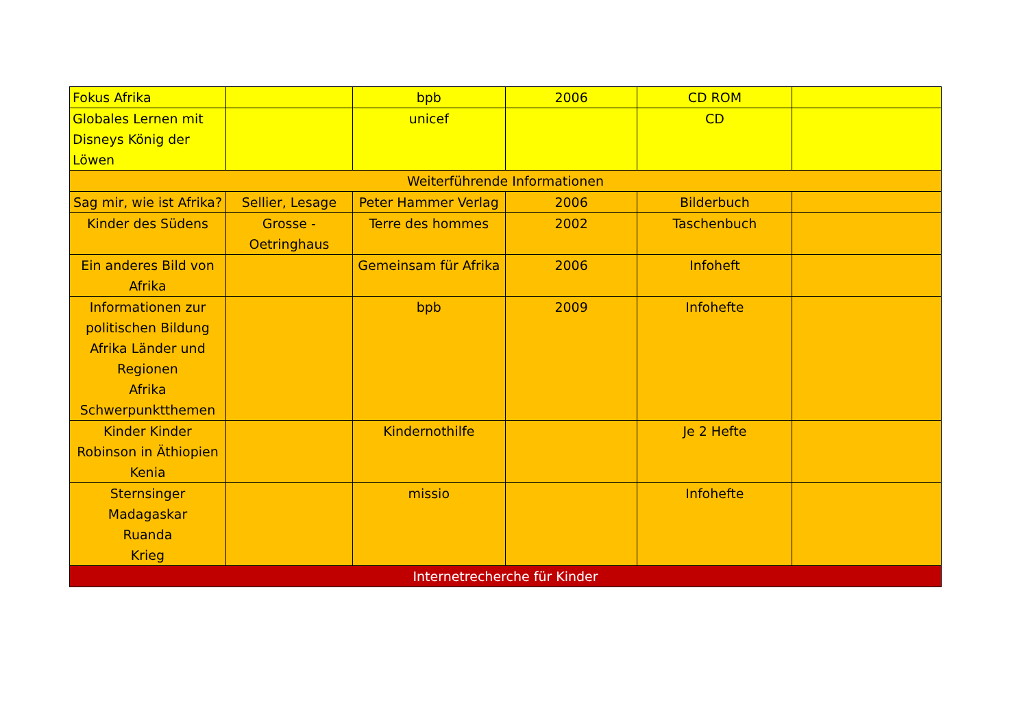| Fokus Afrika | | bpb | 2006 | CD ROM | |
| Globales Lernen mit Disneys König der Löwen | | unicef | | CD | |
| Weiterführende Informationen | | | | | |
| Sag mir, wie ist Afrika? | Sellier, Lesage | Peter Hammer Verlag | 2006 | Bilderbuch | |
| Kinder des Südens | Grosse - Oetringhaus | Terre des hommes | 2002 | Taschenbuch | |
| Ein anderes Bild von Afrika | | Gemeinsam für Afrika | 2006 | Infoheft | |
| Informationen zur politischen Bildung Afrika Länder und Regionen Afrika Schwerpunktthemen | | bpb | 2009 | Infohefte | |
| Kinder Kinder Robinson in Äthiopien Kenia | | Kindernothilfe | | Je 2 Hefte | |
| Sternsinger Madagaskar Ruanda Krieg | | missio | | Infohefte | |
| Internetrecherche für Kinder | | | | | |